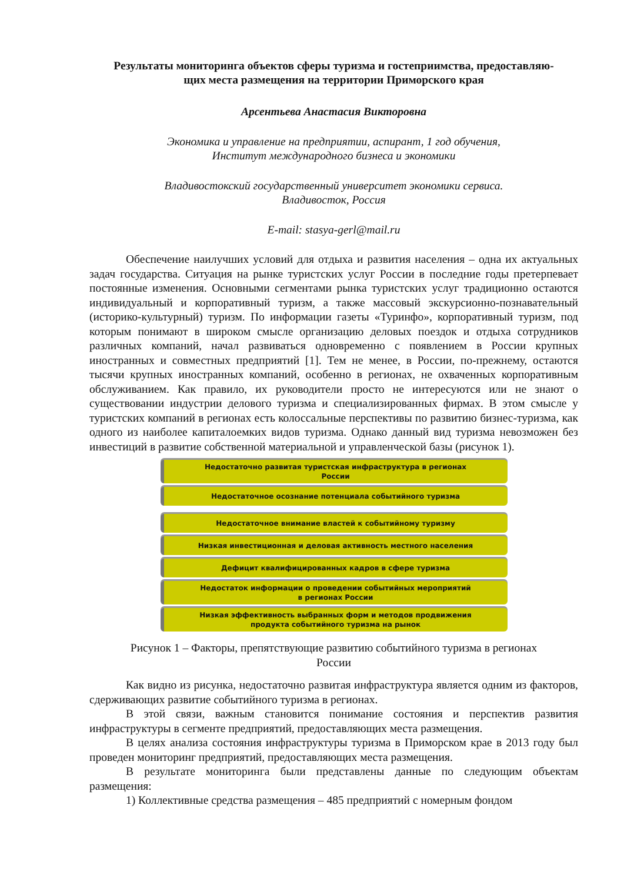Результаты мониторинга объектов сферы туризма и гостеприимства, предоставляю-
щих места размещения на территории Приморского края
Арсентьева Анастасия Викторовна
Экономика и управление на предприятии, аспирант, 1 год обучения,
Институт международного бизнеса и экономики
Владивостокский государственный университет экономики сервиса.
Владивосток, Россия
E-mail: stasya-gerl@mail.ru
Обеспечение наилучших условий для отдыха и развития населения – одна их актуальных задач государства. Ситуация на рынке туристских услуг России в последние годы претерпевает постоянные изменения. Основными сегментами рынка туристских услуг традиционно остаются индивидуальный и корпоративный туризм, а также массовый экскурсионно-познавательный (историко-культурный) туризм. По информации газеты «Туринфо», корпоративный туризм, под которым понимают в широком смысле организацию деловых поездок и отдыха сотрудников различных компаний, начал развиваться одновременно с появлением в России крупных иностранных и совместных предприятий [1]. Тем не менее, в России, по-прежнему, остаются тысячи крупных иностранных компаний, особенно в регионах, не охваченных корпоративным обслуживанием. Как правило, их руководители просто не интересуются или не знают о существовании индустрии делового туризма и специализированных фирмах. В этом смысле у туристских компаний в регионах есть колоссальные перспективы по развитию бизнес-туризма, как одного из наиболее капиталоемких видов туризма. Однако данный вид туризма невозможен без инвестиций в развитие собственной материальной и управленческой базы (рисунок 1).
Недостаточно развитая туристская инфраструктура в регионах
России
Недостаточное осознание потенциала событийного туризма
Недостаточное внимание властей к событийному туризму
Низкая инвестиционная и деловая активность местного населения
Дефицит квалифицированных кадров в сфере туризма
Недостаток информации о проведении событийных мероприятий
в регионах России
Низкая эффективность выбранных форм и методов продвижения
продукта событийного туризма на рынок
Рисунок 1 – Факторы, препятствующие развитию событийного туризма в регионах
России
Как видно из рисунка, недостаточно развитая инфраструктура является одним из факторов, сдерживающих развитие событийного туризма в регионах.
В этой связи, важным становится понимание состояния и перспектив развития инфраструктуры в сегменте предприятий, предоставляющих места размещения.
В целях анализа состояния инфраструктуры туризма в Приморском крае в 2013 году был проведен мониторинг предприятий, предоставляющих места размещения.
В результате мониторинга были представлены данные по следующим объектам размещения:
1) Коллективные средства размещения – 485 предприятий с номерным фондом